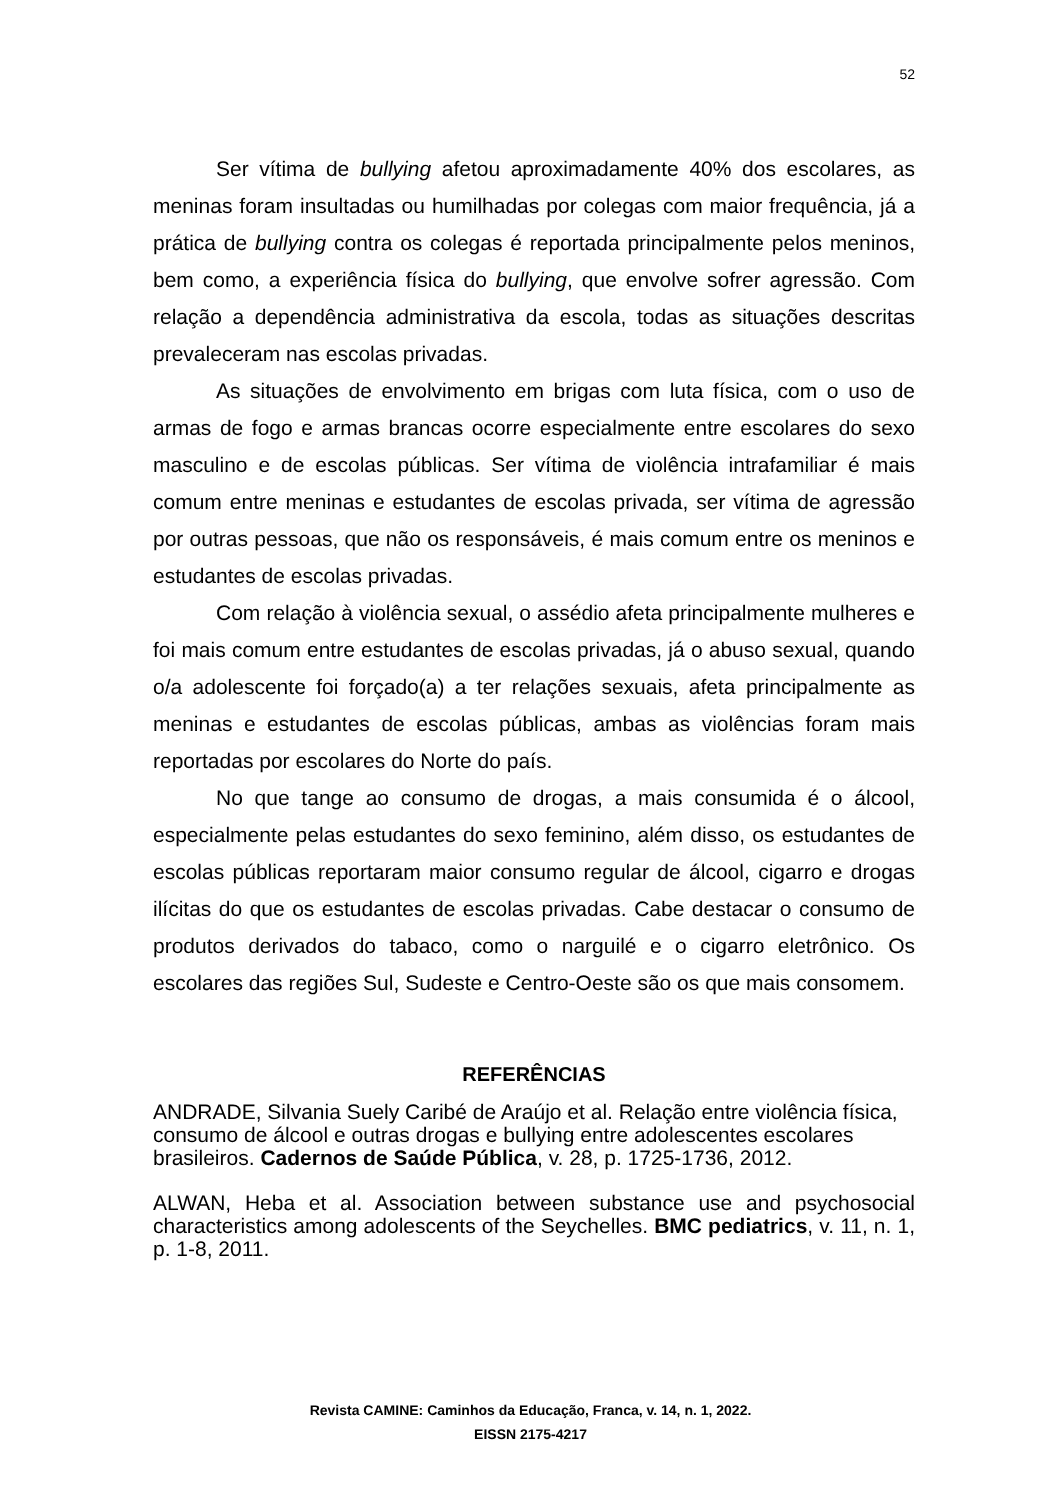52
Ser vítima de bullying afetou aproximadamente 40% dos escolares, as meninas foram insultadas ou humilhadas por colegas com maior frequência, já a prática de bullying contra os colegas é reportada principalmente pelos meninos, bem como, a experiência física do bullying, que envolve sofrer agressão. Com relação a dependência administrativa da escola, todas as situações descritas prevaleceram nas escolas privadas.
As situações de envolvimento em brigas com luta física, com o uso de armas de fogo e armas brancas ocorre especialmente entre escolares do sexo masculino e de escolas públicas. Ser vítima de violência intrafamiliar é mais comum entre meninas e estudantes de escolas privada, ser vítima de agressão por outras pessoas, que não os responsáveis, é mais comum entre os meninos e estudantes de escolas privadas.
Com relação à violência sexual, o assédio afeta principalmente mulheres e foi mais comum entre estudantes de escolas privadas, já o abuso sexual, quando o/a adolescente foi forçado(a) a ter relações sexuais, afeta principalmente as meninas e estudantes de escolas públicas, ambas as violências foram mais reportadas por escolares do Norte do país.
No que tange ao consumo de drogas, a mais consumida é o álcool, especialmente pelas estudantes do sexo feminino, além disso, os estudantes de escolas públicas reportaram maior consumo regular de álcool, cigarro e drogas ilícitas do que os estudantes de escolas privadas. Cabe destacar o consumo de produtos derivados do tabaco, como o narguilé e o cigarro eletrônico. Os escolares das regiões Sul, Sudeste e Centro-Oeste são os que mais consomem.
REFERÊNCIAS
ANDRADE, Silvania Suely Caribé de Araújo et al. Relação entre violência física, consumo de álcool e outras drogas e bullying entre adolescentes escolares brasileiros. Cadernos de Saúde Pública, v. 28, p. 1725-1736, 2012.
ALWAN, Heba et al. Association between substance use and psychosocial characteristics among adolescents of the Seychelles. BMC pediatrics, v. 11, n. 1, p. 1-8, 2011.
Revista CAMINE: Caminhos da Educação, Franca, v. 14, n. 1, 2022.
EISSN 2175-4217